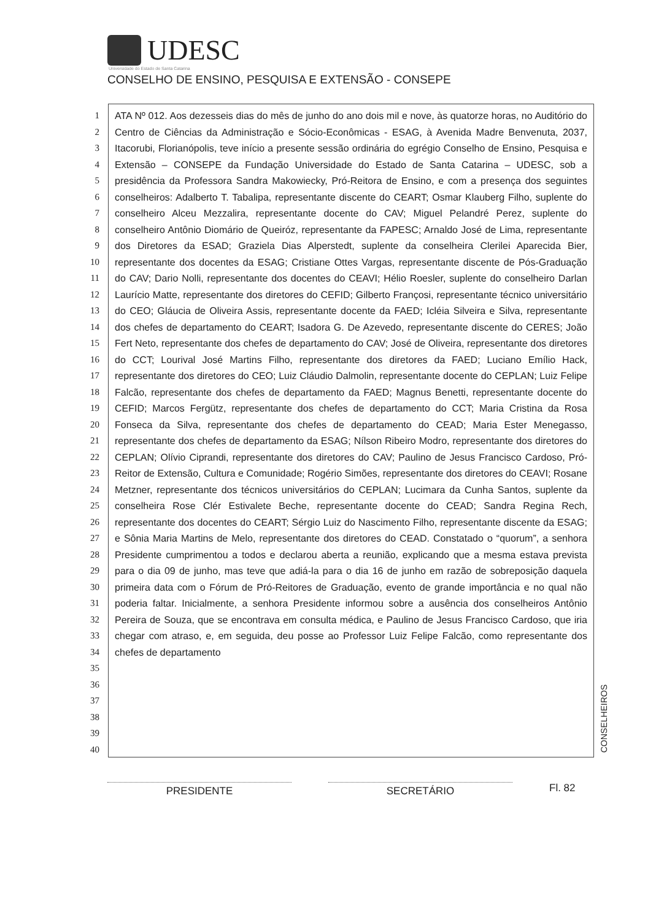UDESC
Universidade do Estado de Santa Catarina
CONSELHO DE ENSINO, PESQUISA E EXTENSÃO - CONSEPE
1
2
3
4
5
6
7
8
9
10
11
12
13
14
15
16
17
18
19
20
21
22
23
24
25
26
27
28
29
30
31
32
33
34
35
36
37
38
39
40
ATA Nº 012. Aos dezesseis dias do mês de junho do ano dois mil e nove, às quatorze horas, no Auditório do Centro de Ciências da Administração e Sócio-Econômicas - ESAG, à Avenida Madre Benvenuta, 2037, Itacorubi, Florianópolis, teve início a presente sessão ordinária do egrégio Conselho de Ensino, Pesquisa e Extensão – CONSEPE da Fundação Universidade do Estado de Santa Catarina – UDESC, sob a presidência da Professora Sandra Makowiecky, Pró-Reitora de Ensino, e com a presença dos seguintes conselheiros: Adalberto T. Tabalipa, representante discente do CEART; Osmar Klauberg Filho, suplente do conselheiro Alceu Mezzalira, representante docente do CAV; Miguel Pelandré Perez, suplente do conselheiro Antônio Diomário de Queiróz, representante da FAPESC; Arnaldo José de Lima, representante dos Diretores da ESAD; Graziela Dias Alperstedt, suplente da conselheira Clerilei Aparecida Bier, representante dos docentes da ESAG; Cristiane Ottes Vargas, representante discente de Pós-Graduação do CAV; Dario Nolli, representante dos docentes do CEAVI; Hélio Roesler, suplente do conselheiro Darlan Laurício Matte, representante dos diretores do CEFID; Gilberto Françosi, representante técnico universitário do CEO; Gláucia de Oliveira Assis, representante docente da FAED; Icléia Silveira e Silva, representante dos chefes de departamento do CEART; Isadora G. De Azevedo, representante discente do CERES; João Fert Neto, representante dos chefes de departamento do CAV; José de Oliveira, representante dos diretores do CCT; Lourival José Martins Filho, representante dos diretores da FAED; Luciano Emílio Hack, representante dos diretores do CEO; Luiz Cláudio Dalmolin, representante docente do CEPLAN; Luiz Felipe Falcão, representante dos chefes de departamento da FAED; Magnus Benetti, representante docente do CEFID; Marcos Fergütz, representante dos chefes de departamento do CCT; Maria Cristina da Rosa Fonseca da Silva, representante dos chefes de departamento do CEAD; Maria Ester Menegasso, representante dos chefes de departamento da ESAG; Nílson Ribeiro Modro, representante dos diretores do CEPLAN; Olívio Ciprandi, representante dos diretores do CAV; Paulino de Jesus Francisco Cardoso, Pró-Reitor de Extensão, Cultura e Comunidade; Rogério Simões, representante dos diretores do CEAVI; Rosane Metzner, representante dos técnicos universitários do CEPLAN; Lucimara da Cunha Santos, suplente da conselheira Rose Clér Estivalete Beche, representante docente do CEAD; Sandra Regina Rech, representante dos docentes do CEART; Sérgio Luiz do Nascimento Filho, representante discente da ESAG; e Sônia Maria Martins de Melo, representante dos diretores do CEAD. Constatado o “quorum”, a senhora Presidente cumprimentou a todos e declarou aberta a reunião, explicando que a mesma estava prevista para o dia 09 de junho, mas teve que adiá-la para o dia 16 de junho em razão de sobreposição daquela primeira data com o Fórum de Pró-Reitores de Graduação, evento de grande importância e no qual não poderia faltar. Inicialmente, a senhora Presidente informou sobre a ausência dos conselheiros Antônio Pereira de Souza, que se encontrava em consulta médica, e Paulino de Jesus Francisco Cardoso, que iria chegar com atraso, e, em seguida, deu posse ao Professor Luiz Felipe Falcão, como representante dos chefes de departamento
CONSELHEIROS
PRESIDENTE SECRETÁRIO
Fl. 82